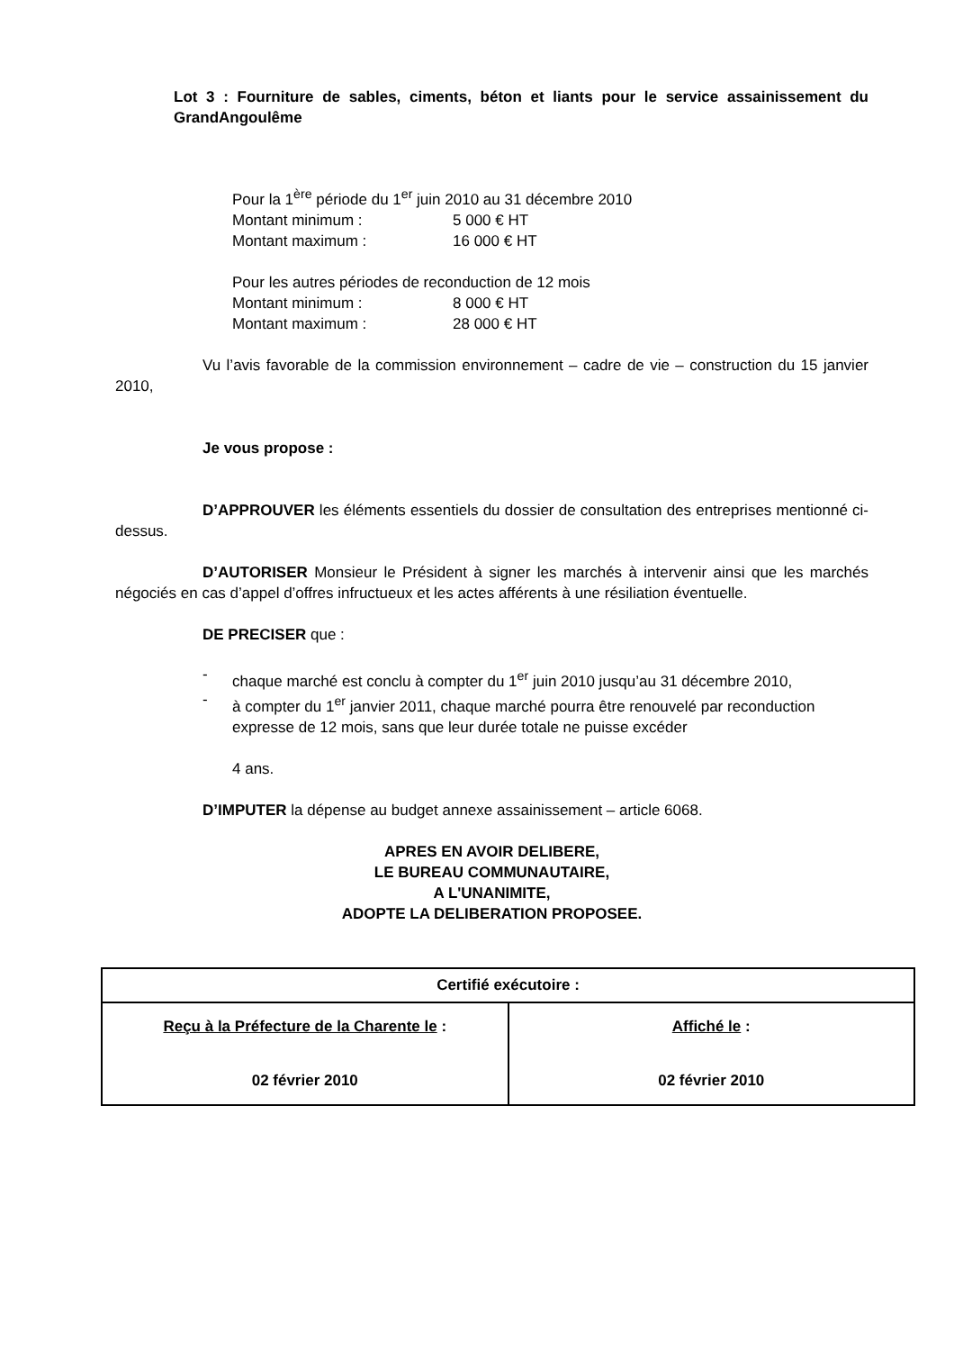Lot 3 : Fourniture de sables, ciments, béton et liants pour le service assainissement du GrandAngoulême
Pour la 1<sup>ère</sup> période du 1<sup>er</sup> juin 2010 au 31 décembre 2010
Montant minimum : 5 000 € HT
Montant maximum : 16 000 € HT
Pour les autres périodes de reconduction de 12 mois
Montant minimum : 8 000 € HT
Montant maximum : 28 000 € HT
Vu l’avis favorable de la commission environnement – cadre de vie – construction du 15 janvier 2010,
Je vous propose :
D’APPROUVER les éléments essentiels du dossier de consultation des entreprises mentionné ci-dessus.
D’AUTORISER Monsieur le Président à signer les marchés à intervenir ainsi que les marchés négociés en cas d’appel d’offres infructueux et les actes afférents à une résiliation éventuelle.
DE PRECISER que :
-
chaque marché est conclu à compter du 1<sup>er</sup> juin 2010 jusqu’au 31 décembre 2010,
-
à compter du 1<sup>er</sup> janvier 2011, chaque marché pourra être renouvelé par reconduction expresse de 12 mois, sans que leur durée totale ne puisse excéder
4 ans.
D’IMPUTER la dépense au budget annexe assainissement – article 6068.
APRES EN AVOIR DELIBERE,
LE BUREAU COMMUNAUTAIRE,
A L'UNANIMITE,
ADOPTE LA DELIBERATION PROPOSEE.
| Certifié exécutoire : | |
| Reçu à la Préfecture de la Charente le : 02 février 2010 | Affiché le : 02 février 2010 |